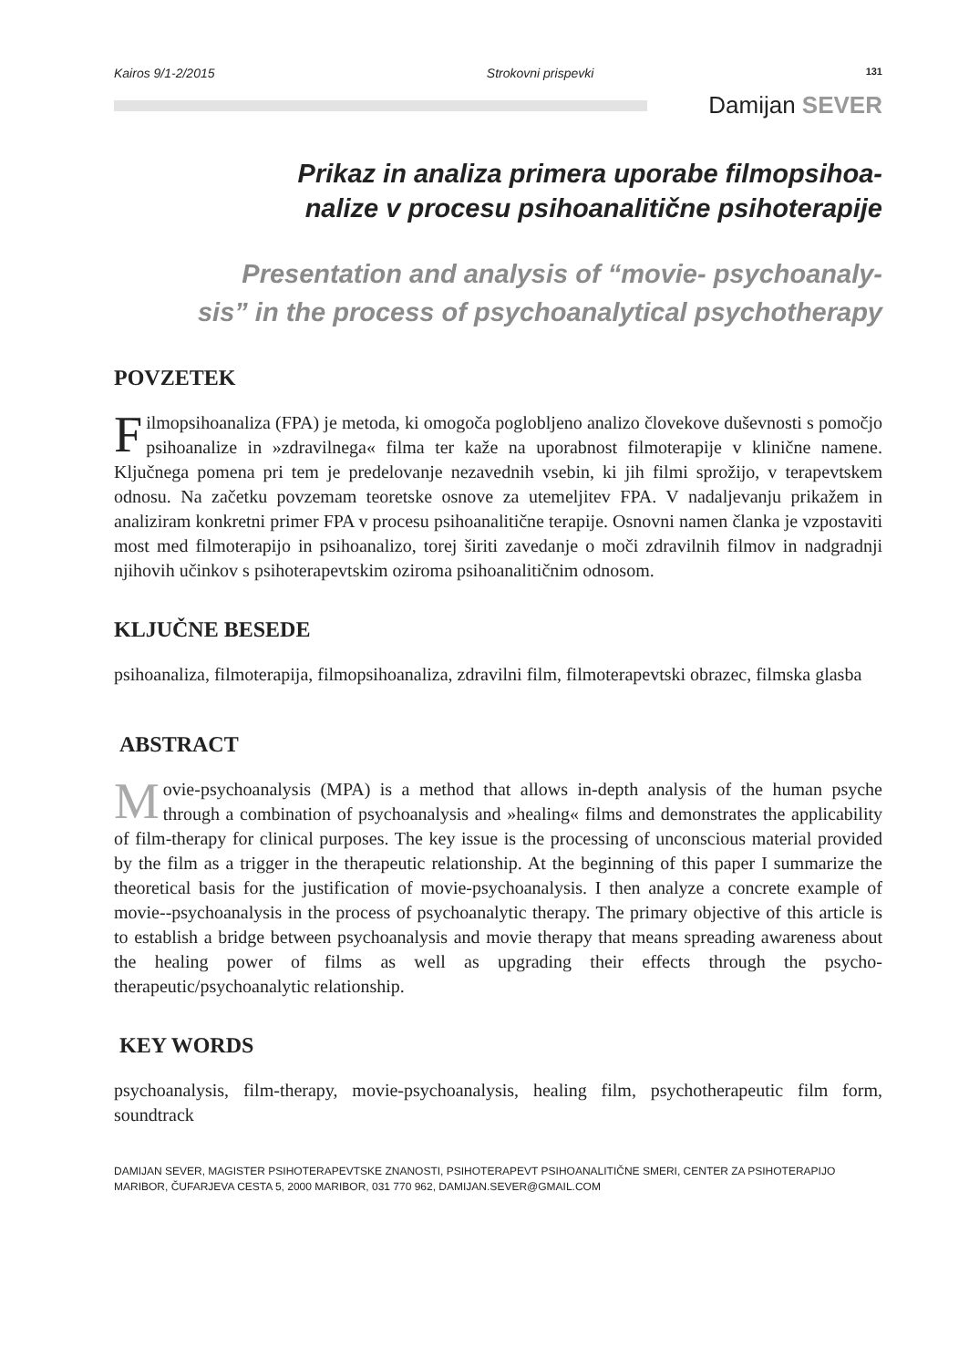Kairos 9/1-2/2015 Strokovni prispevki 131
Damijan SEVER
Prikaz in analiza primera uporabe filmopsihoa-
nalize v procesu psihoanalitične psihoterapije
Presentation and analysis of “movie- psychoanaly-
sis” in the process of psychoanalytical psychotherapy
POVZETEK
Filmopsihoanaliza (FPA) je metoda, ki omogoča poglobljeno analizo človekove duševnosti s pomočjo psihoanalize in »zdravilnega« filma ter kaže na uporabnost filmoterapije v klinične namene. Ključnega pomena pri tem je predelovanje nezavednih vsebin, ki jih filmi sprožijo, v terapevtskem odnosu. Na začetku povzemam teoretske osnove za utemeljitev FPA. V nadaljevanju prikažem in analiziram konkretni primer FPA v procesu psihoanalitične terapije. Osnovni namen članka je vzpostaviti most med filmoterapijo in psihoanalizo, torej širiti zavedanje o moči zdravilnih filmov in nadgradnji njihovih učinkov s psihoterapevtskim oziroma psihoanalitičnim odnosom.
KLJUČNE BESEDE
psihoanaliza, filmoterapija, filmopsihoanaliza, zdravilni film, filmoterapevtski obrazec, filmska glasba
ABSTRACT
Movie-psychoanalysis (MPA) is a method that allows in-depth analysis of the human psyche through a combination of psychoanalysis and »healing« films and demonstrates the applicability of film-therapy for clinical purposes. The key issue is the processing of unconscious material provided by the film as a trigger in the therapeutic relationship. At the beginning of this paper I summarize the theoretical basis for the justification of movie-psychoanalysis. I then analyze a concrete example of movie--psychoanalysis in the process of psychoanalytic therapy. The primary objective of this article is to establish a bridge between psychoanalysis and movie therapy that means spreading awareness about the healing power of films as well as upgrading their effects through the psycho-therapeutic/psychoanalytic relationship.
KEY WORDS
psychoanalysis, film-therapy, movie-psychoanalysis, healing film, psychotherapeutic film form, soundtrack
DAMIJAN SEVER, MAGISTER PSIHOTERAPEVTSKE ZNANOSTI, PSIHOTERAPEVT PSIHOANALITIČNE SMERI, CENTER ZA PSIHOTERAPIJO MARIBOR, ČUFARJEVA CESTA 5, 2000 MARIBOR, 031 770 962, DAMIJAN.SEVER@GMAIL.COM